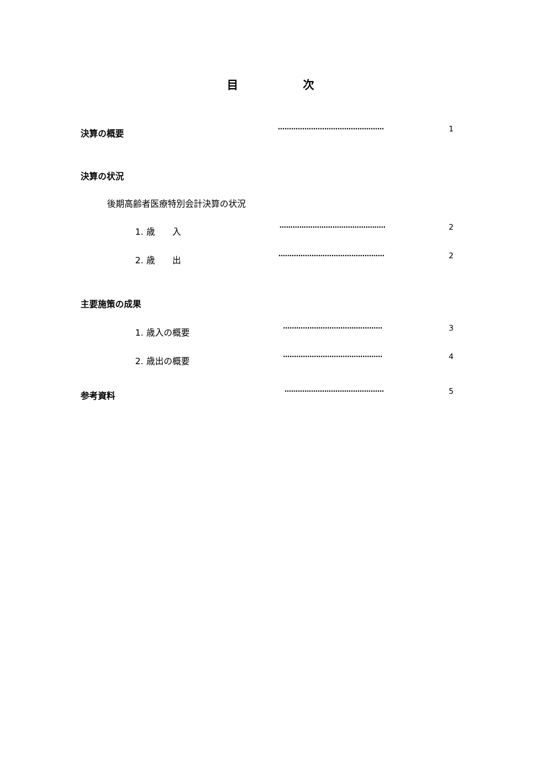目 次
決算の概要 ………………………………………… 1
決算の状況
後期高齢者医療特別会計決算の状況
1. 歳　　入 ………………………………………… 2
2. 歳　　出 ………………………………………… 2
主要施策の成果
1. 歳入の概要 ……………………………………… 3
2. 歳出の概要 ……………………………………… 4
参考資料 ……………………………………… 5